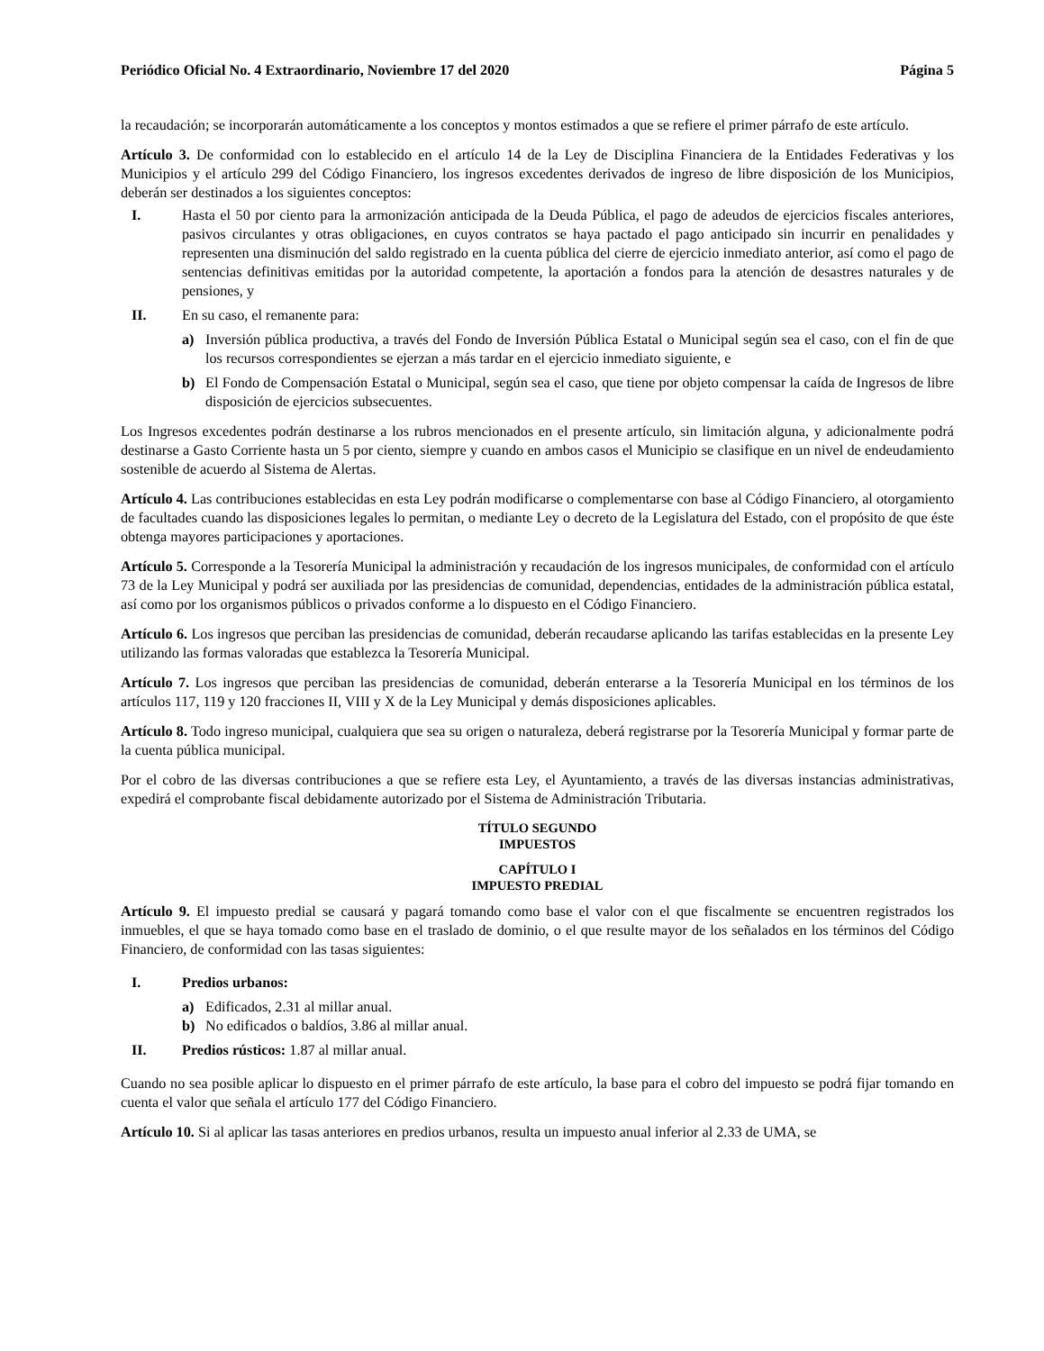Periódico Oficial No. 4 Extraordinario, Noviembre 17 del 2020 Página 5
la recaudación; se incorporarán automáticamente a los conceptos y montos estimados a que se refiere el primer párrafo de este artículo.
Artículo 3. De conformidad con lo establecido en el artículo 14 de la Ley de Disciplina Financiera de la Entidades Federativas y los Municipios y el artículo 299 del Código Financiero, los ingresos excedentes derivados de ingreso de libre disposición de los Municipios, deberán ser destinados a los siguientes conceptos:
I. Hasta el 50 por ciento para la armonización anticipada de la Deuda Pública, el pago de adeudos de ejercicios fiscales anteriores, pasivos circulantes y otras obligaciones, en cuyos contratos se haya pactado el pago anticipado sin incurrir en penalidades y representen una disminución del saldo registrado en la cuenta pública del cierre de ejercicio inmediato anterior, así como el pago de sentencias definitivas emitidas por la autoridad competente, la aportación a fondos para la atención de desastres naturales y de pensiones, y
II. En su caso, el remanente para:
a) Inversión pública productiva, a través del Fondo de Inversión Pública Estatal o Municipal según sea el caso, con el fin de que los recursos correspondientes se ejerzan a más tardar en el ejercicio inmediato siguiente, e
b) El Fondo de Compensación Estatal o Municipal, según sea el caso, que tiene por objeto compensar la caída de Ingresos de libre disposición de ejercicios subsecuentes.
Los Ingresos excedentes podrán destinarse a los rubros mencionados en el presente artículo, sin limitación alguna, y adicionalmente podrá destinarse a Gasto Corriente hasta un 5 por ciento, siempre y cuando en ambos casos el Municipio se clasifique en un nivel de endeudamiento sostenible de acuerdo al Sistema de Alertas.
Artículo 4. Las contribuciones establecidas en esta Ley podrán modificarse o complementarse con base al Código Financiero, al otorgamiento de facultades cuando las disposiciones legales lo permitan, o mediante Ley o decreto de la Legislatura del Estado, con el propósito de que éste obtenga mayores participaciones y aportaciones.
Artículo 5. Corresponde a la Tesorería Municipal la administración y recaudación de los ingresos municipales, de conformidad con el artículo 73 de la Ley Municipal y podrá ser auxiliada por las presidencias de comunidad, dependencias, entidades de la administración pública estatal, así como por los organismos públicos o privados conforme a lo dispuesto en el Código Financiero.
Artículo 6. Los ingresos que perciban las presidencias de comunidad, deberán recaudarse aplicando las tarifas establecidas en la presente Ley utilizando las formas valoradas que establezca la Tesorería Municipal.
Artículo 7. Los ingresos que perciban las presidencias de comunidad, deberán enterarse a la Tesorería Municipal en los términos de los artículos 117, 119 y 120 fracciones II, VIII y X de la Ley Municipal y demás disposiciones aplicables.
Artículo 8. Todo ingreso municipal, cualquiera que sea su origen o naturaleza, deberá registrarse por la Tesorería Municipal y formar parte de la cuenta pública municipal.
Por el cobro de las diversas contribuciones a que se refiere esta Ley, el Ayuntamiento, a través de las diversas instancias administrativas, expedirá el comprobante fiscal debidamente autorizado por el Sistema de Administración Tributaria.
TÍTULO SEGUNDO
IMPUESTOS
CAPÍTULO I
IMPUESTO PREDIAL
Artículo 9. El impuesto predial se causará y pagará tomando como base el valor con el que fiscalmente se encuentren registrados los inmuebles, el que se haya tomado como base en el traslado de dominio, o el que resulte mayor de los señalados en los términos del Código Financiero, de conformidad con las tasas siguientes:
I. Predios urbanos:
a) Edificados, 2.31 al millar anual.
b) No edificados o baldíos, 3.86 al millar anual.
II. Predios rústicos: 1.87 al millar anual.
Cuando no sea posible aplicar lo dispuesto en el primer párrafo de este artículo, la base para el cobro del impuesto se podrá fijar tomando en cuenta el valor que señala el artículo 177 del Código Financiero.
Artículo 10. Si al aplicar las tasas anteriores en predios urbanos, resulta un impuesto anual inferior al 2.33 de UMA, se